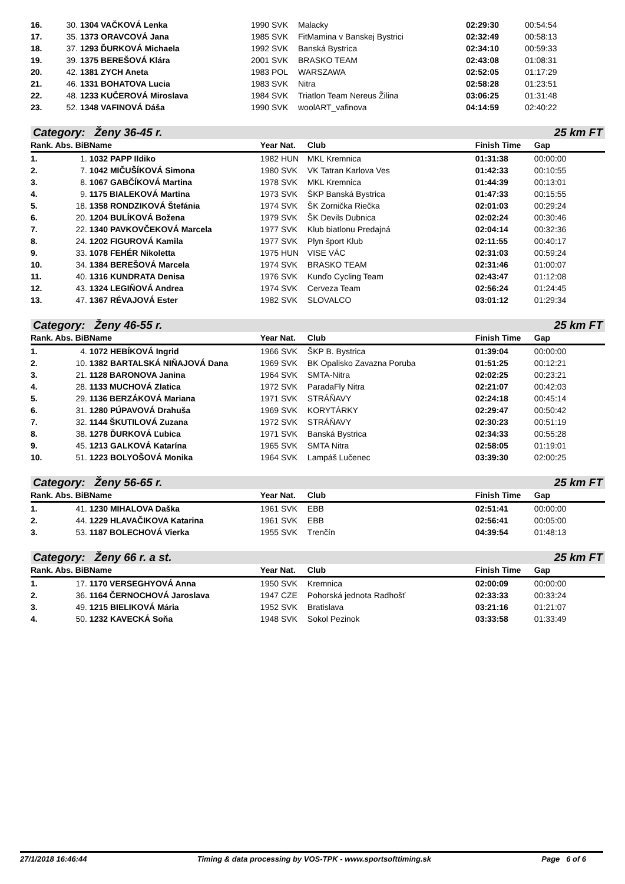| 16. | 30. | 1304 VAČKOVÁ Lenka | 1990 SVK | Malacky | 02:29:30 | 00:54:54 |
| 17. | 35. | 1373 ORAVCOVÁ Jana | 1985 SVK | FitMamina v Banskej Bystrici | 02:32:49 | 00:58:13 |
| 18. | 37. | 1293 ĎURKOVÁ Michaela | 1992 SVK | Banská Bystrica | 02:34:10 | 00:59:33 |
| 19. | 39. | 1375 BEREŠOVÁ Klára | 2001 SVK | BRASKO TEAM | 02:43:08 | 01:08:31 |
| 20. | 42. | 1381 ZYCH Aneta | 1983 POL | WARSZAWA | 02:52:05 | 01:17:29 |
| 21. | 46. | 1331 BOHATOVA Lucia | 1983 SVK | Nitra | 02:58:28 | 01:23:51 |
| 22. | 48. | 1233 KUČEROVÁ Miroslava | 1984 SVK | Triatlon Team Nereus Žilina | 03:06:25 | 01:31:48 |
| 23. | 52. | 1348 VAFINOVÁ Dáša | 1990 SVK | woolART_vafinova | 04:14:59 | 02:40:22 |
Category: Ženy 36-45 r. 25 km FT
| Rank. Abs. BiB | | Name | Year Nat. | Club | Finish Time | Gap |
| --- | --- | --- | --- | --- | --- | --- |
| 1. | 1. | 1032 PAPP Ildiko | 1982 HUN | MKL Kremnica | 01:31:38 | 00:00:00 |
| 2. | 7. | 1042 MIČUŠÍKOVÁ Simona | 1980 SVK | VK Tatran Karlova Ves | 01:42:33 | 00:10:55 |
| 3. | 8. | 1067 GABČÍKOVÁ Martina | 1978 SVK | MKL Kremnica | 01:44:39 | 00:13:01 |
| 4. | 9. | 1175 BIALEKOVÁ Martina | 1973 SVK | ŠKP Banská Bystrica | 01:47:33 | 00:15:55 |
| 5. | 18. | 1358 RONDZIKOVÁ Štefánia | 1974 SVK | ŠK Zornička Riečka | 02:01:03 | 00:29:24 |
| 6. | 20. | 1204 BULÍKOVÁ Božena | 1979 SVK | ŠK Devils Dubnica | 02:02:24 | 00:30:46 |
| 7. | 22. | 1340 PAVKOVČEKOVÁ Marcela | 1977 SVK | Klub biatlonu Predajná | 02:04:14 | 00:32:36 |
| 8. | 24. | 1202 FIGUROVÁ Kamila | 1977 SVK | Plyn šport Klub | 02:11:55 | 00:40:17 |
| 9. | 33. | 1078 FEHÉR Nikoletta | 1975 HUN | VISE VÁC | 02:31:03 | 00:59:24 |
| 10. | 34. | 1384 BEREŠOVÁ Marcela | 1974 SVK | BRASKO TEAM | 02:31:46 | 01:00:07 |
| 11. | 40. | 1316 KUNDRATA Denisa | 1976 SVK | Kunďo Cycling Team | 02:43:47 | 01:12:08 |
| 12. | 43. | 1324 LEGIŇOVÁ Andrea | 1974 SVK | Cerveza Team | 02:56:24 | 01:24:45 |
| 13. | 47. | 1367 RÉVAJOVÁ Ester | 1982 SVK | SLOVALCO | 03:01:12 | 01:29:34 |
Category: Ženy 46-55 r. 25 km FT
| Rank. Abs. BiB | | Name | Year Nat. | Club | Finish Time | Gap |
| --- | --- | --- | --- | --- | --- | --- |
| 1. | 4. | 1072 HEBÍKOVÁ Ingrid | 1966 SVK | ŠKP B. Bystrica | 01:39:04 | 00:00:00 |
| 2. | 10. | 1382 BARTALSKÁ NIŇAJOVÁ Dana | 1969 SVK | BK Opalisko Zavazna Poruba | 01:51:25 | 00:12:21 |
| 3. | 21. | 1128 BARONOVA Janina | 1964 SVK | SMTA-Nitra | 02:02:25 | 00:23:21 |
| 4. | 28. | 1133 MUCHOVÁ Zlatica | 1972 SVK | ParadaFly Nitra | 02:21:07 | 00:42:03 |
| 5. | 29. | 1136 BERZÁKOVÁ Mariana | 1971 SVK | STRÁŇAVY | 02:24:18 | 00:45:14 |
| 6. | 31. | 1280 PÚPAVOVÁ Drahuša | 1969 SVK | KORYTÁRKY | 02:29:47 | 00:50:42 |
| 7. | 32. | 1144 ŠKUTILOVÁ Zuzana | 1972 SVK | STRÁŇAVY | 02:30:23 | 00:51:19 |
| 8. | 38. | 1278 ĎURKOVÁ Ľubica | 1971 SVK | Banská Bystrica | 02:34:33 | 00:55:28 |
| 9. | 45. | 1213 GALKOVÁ Katarína | 1965 SVK | SMTA Nitra | 02:58:05 | 01:19:01 |
| 10. | 51. | 1223 BOLYOŠOVÁ Monika | 1964 SVK | Lampáš Lučenec | 03:39:30 | 02:00:25 |
Category: Ženy 56-65 r. 25 km FT
| Rank. Abs. BiB | | Name | Year Nat. | Club | Finish Time | Gap |
| --- | --- | --- | --- | --- | --- | --- |
| 1. | 41. | 1230 MIHALOVA Daška | 1961 SVK | EBB | 02:51:41 | 00:00:00 |
| 2. | 44. | 1229 HLAVAČIKOVA Katarina | 1961 SVK | EBB | 02:56:41 | 00:05:00 |
| 3. | 53. | 1187 BOLECHOVÁ Vierka | 1955 SVK | Trenčín | 04:39:54 | 01:48:13 |
Category: Ženy 66 r. a st. 25 km FT
| Rank. Abs. BiB | | Name | Year Nat. | Club | Finish Time | Gap |
| --- | --- | --- | --- | --- | --- | --- |
| 1. | 17. | 1170 VERSEGHYOVÁ Anna | 1950 SVK | Kremnica | 02:00:09 | 00:00:00 |
| 2. | 36. | 1164 ČERNOCHOVÁ Jaroslava | 1947 CZE | Pohorská jednota Radhošť | 02:33:33 | 00:33:24 |
| 3. | 49. | 1215 BIELIKOVÁ Mária | 1952 SVK | Bratislava | 03:21:16 | 01:21:07 |
| 4. | 50. | 1232 KAVECKÁ Soňa | 1948 SVK | Sokol Pezinok | 03:33:58 | 01:33:49 |
27/1/2018 16:46:44 Timing & data processing by VOS-TPK - www.sportsofttiming.sk Page 6 of 6